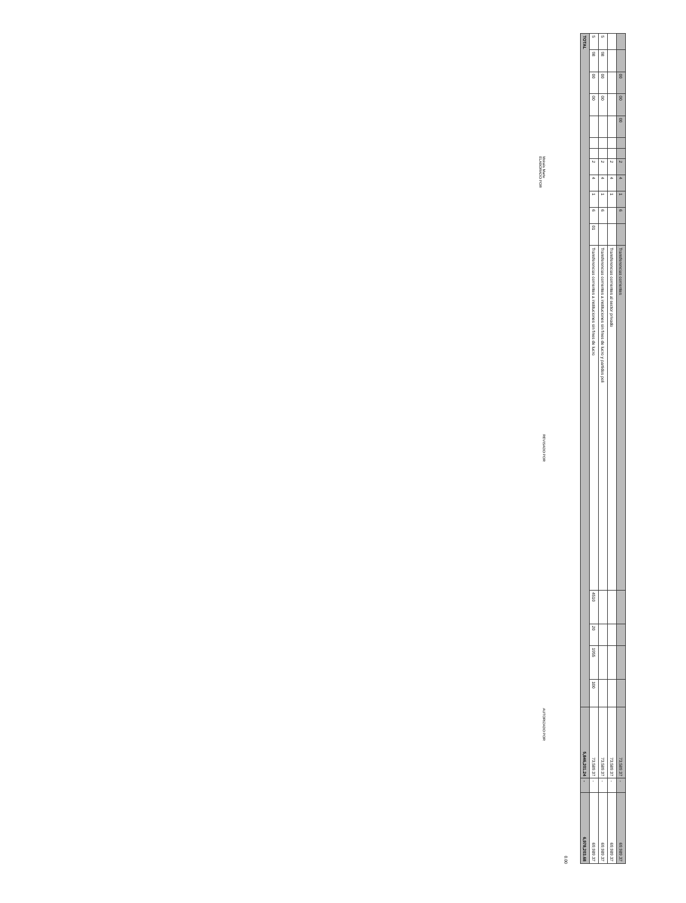| | | 00 | 00 | 00 | | | 2 | 4 | 1 | 6 | | Transferencias corrientes | | | | | 73,589.37 | - | 69,989.37 |
| | | | | | | | 2 | 4 | 1 | | | Transferencias corrientes al sector privado | | | | | 73,589.37 | - | 69,989.37 |
| 5 | 98 | 00 | 00 | | | | 2 | 4 | 1 | 6 | | Transferencias corrientes a instituciones sin fines de lucro y partidos poli | | | | | 73,589.37 | - | 69,989.37 |
| 5 | 98 | 00 | 00 | | | | 2 | 4 | 1 | 6 | 01 | Transferencias corrientes a instituciones sin fines de lucro | 4510 | 20 | 1955 | 100 | 73,589.37 | - | 69,989.37 |
| TOTAL | | | | | | | | | | | | | | | | | 5,846,201.24 | - | 6,978,203.68 |
0.00
Moisés Marte
ELABORADO POR REVISADO POR AUTORIZADO POR